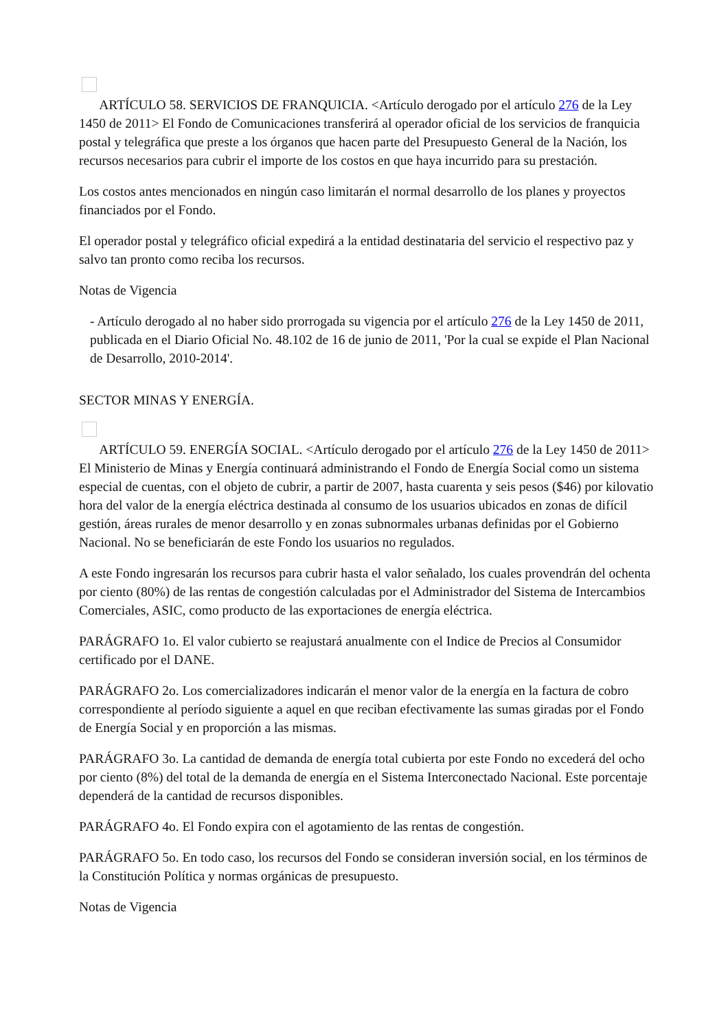ARTÍCULO 58. SERVICIOS DE FRANQUICIA. <Artículo derogado por el artículo 276 de la Ley 1450 de 2011> El Fondo de Comunicaciones transferirá al operador oficial de los servicios de franquicia postal y telegráfica que preste a los órganos que hacen parte del Presupuesto General de la Nación, los recursos necesarios para cubrir el importe de los costos en que haya incurrido para su prestación.
Los costos antes mencionados en ningún caso limitarán el normal desarrollo de los planes y proyectos financiados por el Fondo.
El operador postal y telegráfico oficial expedirá a la entidad destinataria del servicio el respectivo paz y salvo tan pronto como reciba los recursos.
Notas de Vigencia
- Artículo derogado al no haber sido prorrogada su vigencia por el artículo 276 de la Ley 1450 de 2011, publicada en el Diario Oficial No. 48.102 de 16 de junio de 2011, 'Por la cual se expide el Plan Nacional de Desarrollo, 2010-2014'.
SECTOR MINAS Y ENERGÍA.
ARTÍCULO 59. ENERGÍA SOCIAL. <Artículo derogado por el artículo 276 de la Ley 1450 de 2011> El Ministerio de Minas y Energía continuará administrando el Fondo de Energía Social como un sistema especial de cuentas, con el objeto de cubrir, a partir de 2007, hasta cuarenta y seis pesos ($46) por kilovatio hora del valor de la energía eléctrica destinada al consumo de los usuarios ubicados en zonas de difícil gestión, áreas rurales de menor desarrollo y en zonas subnormales urbanas definidas por el Gobierno Nacional. No se beneficiarán de este Fondo los usuarios no regulados.
A este Fondo ingresarán los recursos para cubrir hasta el valor señalado, los cuales provendrán del ochenta por ciento (80%) de las rentas de congestión calculadas por el Administrador del Sistema de Intercambios Comerciales, ASIC, como producto de las exportaciones de energía eléctrica.
PARÁGRAFO 1o. El valor cubierto se reajustará anualmente con el Indice de Precios al Consumidor certificado por el DANE.
PARÁGRAFO 2o. Los comercializadores indicarán el menor valor de la energía en la factura de cobro correspondiente al período siguiente a aquel en que reciban efectivamente las sumas giradas por el Fondo de Energía Social y en proporción a las mismas.
PARÁGRAFO 3o. La cantidad de demanda de energía total cubierta por este Fondo no excederá del ocho por ciento (8%) del total de la demanda de energía en el Sistema Interconectado Nacional. Este porcentaje dependerá de la cantidad de recursos disponibles.
PARÁGRAFO 4o. El Fondo expira con el agotamiento de las rentas de congestión.
PARÁGRAFO 5o. En todo caso, los recursos del Fondo se consideran inversión social, en los términos de la Constitución Política y normas orgánicas de presupuesto.
Notas de Vigencia